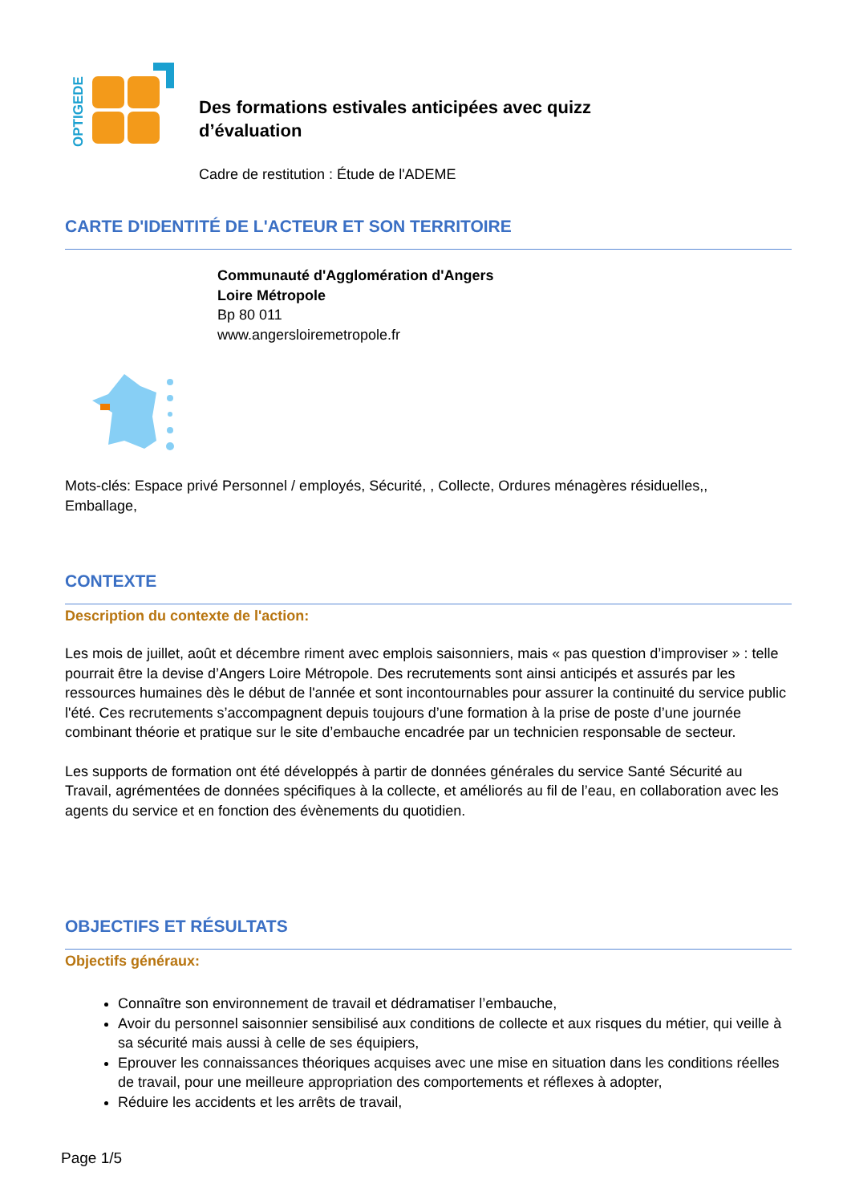OPTIGEDE
Des formations estivales anticipées avec quizz
d’évaluation
Cadre de restitution : Étude de l'ADEME
CARTE D'IDENTITÉ DE L'ACTEUR ET SON TERRITOIRE
Communauté d'Agglomération d'Angers
Loire Métropole
Bp 80 011
www.angersloiremetropole.fr
Mots-clés: Espace privé Personnel / employés, Sécurité, , Collecte, Ordures ménagères résiduelles,,
Emballage,
CONTEXTE
Description du contexte de l'action:
Les mois de juillet, août et décembre riment avec emplois saisonniers, mais « pas question d’improviser » : telle pourrait être la devise d’Angers Loire Métropole. Des recrutements sont ainsi anticipés et assurés par les ressources humaines dès le début de l'année et sont incontournables pour assurer la continuité du service public l'été. Ces recrutements s’accompagnent depuis toujours d’une formation à la prise de poste d’une journée combinant théorie et pratique sur le site d’embauche encadrée par un technicien responsable de secteur.
Les supports de formation ont été développés à partir de données générales du service Santé Sécurité au Travail, agrémentées de données spécifiques à la collecte, et améliorés au fil de l’eau, en collaboration avec les agents du service et en fonction des évènements du quotidien.
OBJECTIFS ET RÉSULTATS
Objectifs généraux:
Connaître son environnement de travail et dédramatiser l’embauche,
Avoir du personnel saisonnier sensibilisé aux conditions de collecte et aux risques du métier, qui veille à sa sécurité mais aussi à celle de ses équipiers,
Eprouver les connaissances théoriques acquises avec une mise en situation dans les conditions réelles de travail, pour une meilleure appropriation des comportements et réflexes à adopter,
Réduire les accidents et les arrêts de travail,
Page 1/5